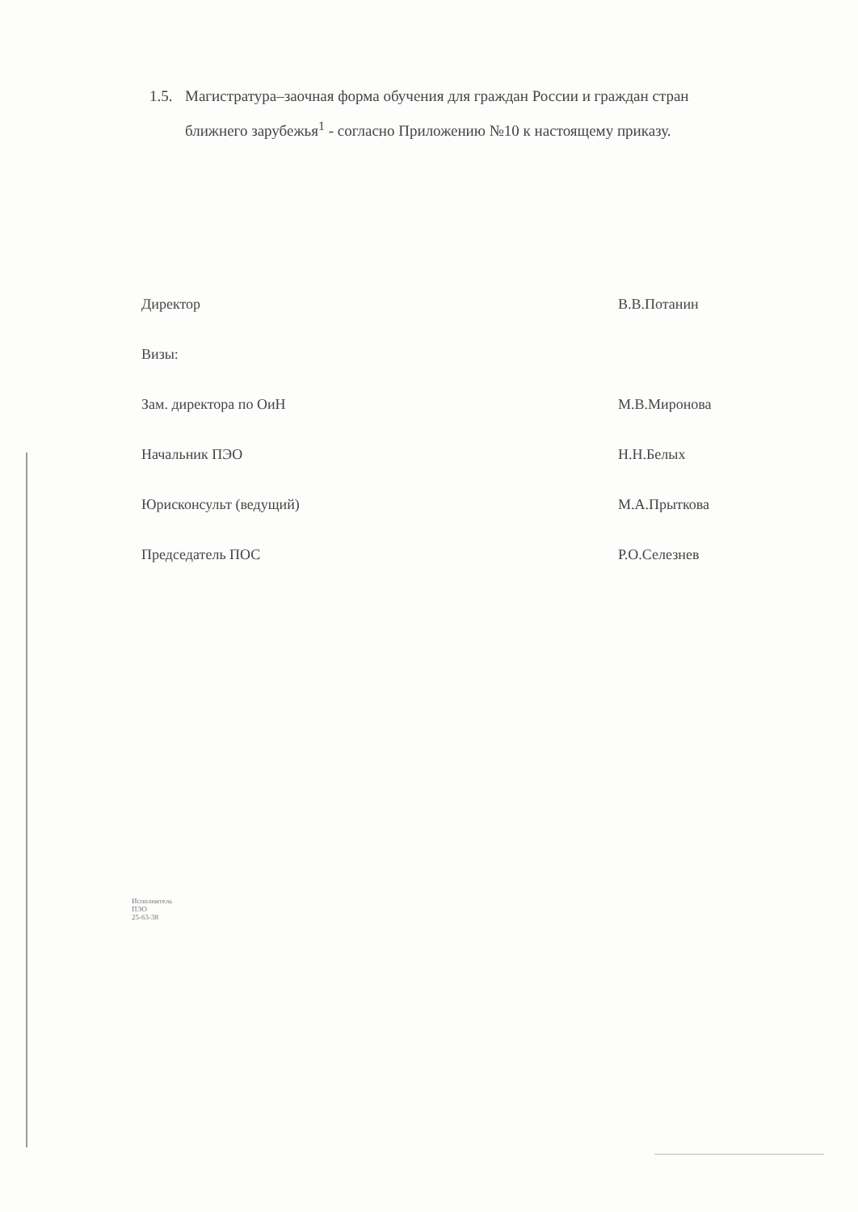1.5. Магистратура–заочная форма обучения для граждан России и граждан стран
ближнего зарубежья<sup>1</sup> - согласно Приложению №10 к настоящему приказу.
Директор В.В.Потанин
Визы:
Зам. директора по ОиН М.В.Миронова
Начальник ПЭО Н.Н.Белых
Юрисконсульт (ведущий) М.А.Прыткова
Председатель ПОС Р.О.Селезнев
Исполнитель
ПЭО
25-63-38